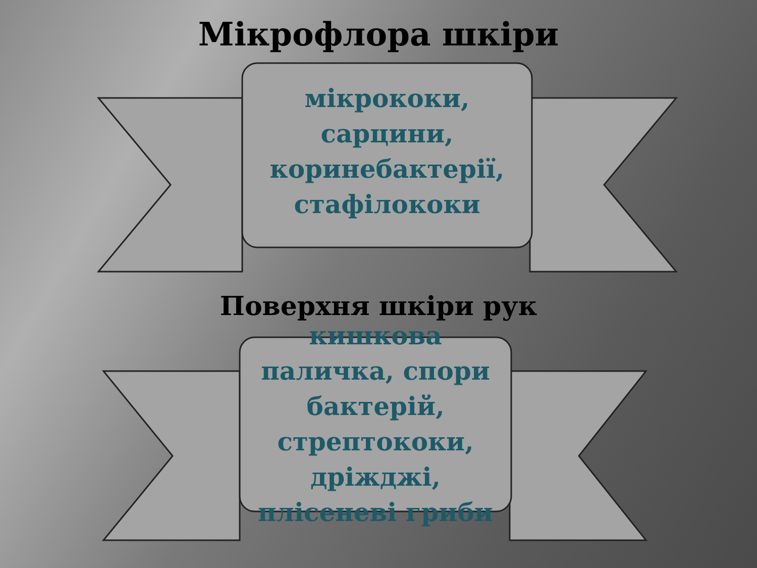Мікрофлора шкіри
мікрококи,
сарцини,
коринебактерії,
стафілококи
Поверхня шкіри рук
кишкова
паличка, спори
бактерій,
стрептококи,
дріжджі,
плісеневі гриби